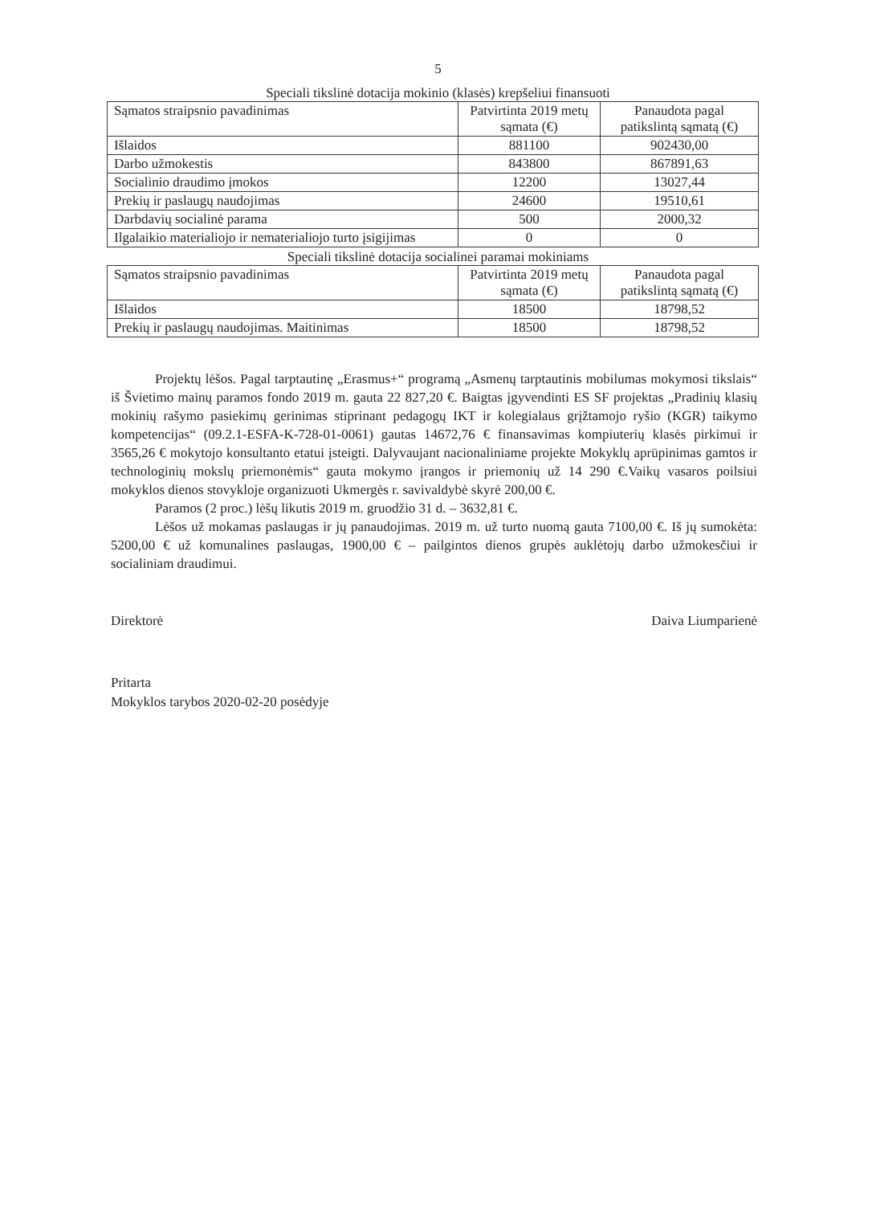5
Speciali tikslinė dotacija mokinio (klasės) krepšeliui finansuoti
| Sąmatos straipsnio pavadinimas | Patvirtinta 2019 metų sąmata (€) | Panaudota pagal patikslintą sąmatą (€) |
| --- | --- | --- |
| Išlaidos | 881100 | 902430,00 |
| Darbo užmokestis | 843800 | 867891,63 |
| Socialinio draudimo įmokos | 12200 | 13027,44 |
| Prekių ir paslaugų naudojimas | 24600 | 19510,61 |
| Darbdavių socialinė parama | 500 | 2000,32 |
| Ilgalaikio materialiojo ir nematerialiojo turto įsigijimas | 0 | 0 |
Speciali tikslinė dotacija socialinei paramai mokiniams
| Sąmatos straipsnio pavadinimas | Patvirtinta 2019 metų sąmata (€) | Panaudota pagal patikslintą sąmatą (€) |
| --- | --- | --- |
| Išlaidos | 18500 | 18798,52 |
| Prekių ir paslaugų naudojimas. Maitinimas | 18500 | 18798,52 |
Projektų lėšos. Pagal tarptautinę „Erasmus+“ programą „Asmenų tarptautinis mobilumas mokymosi tikslais“ iš Švietimo mainų paramos fondo 2019 m. gauta 22 827,20 €. Baigtas įgyvendinti ES SF projektas „Pradinių klasių mokinių rašymo pasiekimų gerinimas stiprinant pedagogų IKT ir kolegialaus grįžtamojo ryšio (KGR) taikymo kompetencijas“ (09.2.1-ESFA-K-728-01-0061) gautas 14672,76 € finansavimas kompiuterių klasės pirkimui ir 3565,26 € mokytojo konsultanto etatui įsteigti. Dalyvaujant nacionaliniame projekte Mokyklų aprūpinimas gamtos ir technologinių mokslų priemonėmis“ gauta mokymo įrangos ir priemonių už 14 290 €.Vaikų vasaros poilsiui mokyklos dienos stovykloje organizuoti Ukmergės r. savivaldybė skyrė 200,00 €.
Paramos (2 proc.) lėšų likutis 2019 m. gruodžio 31 d. – 3632,81 €.
Lėšos už mokamas paslaugas ir jų panaudojimas. 2019 m. už turto nuomą gauta 7100,00 €. Iš jų sumokėta: 5200,00 € už komunalines paslaugas, 1900,00 € – pailgintos dienos grupės auklėtojų darbo užmokesčiui ir socialiniam draudimui.
Direktorė Daiva Liumparienė
Pritarta
Mokyklos tarybos 2020-02-20 posėdyje